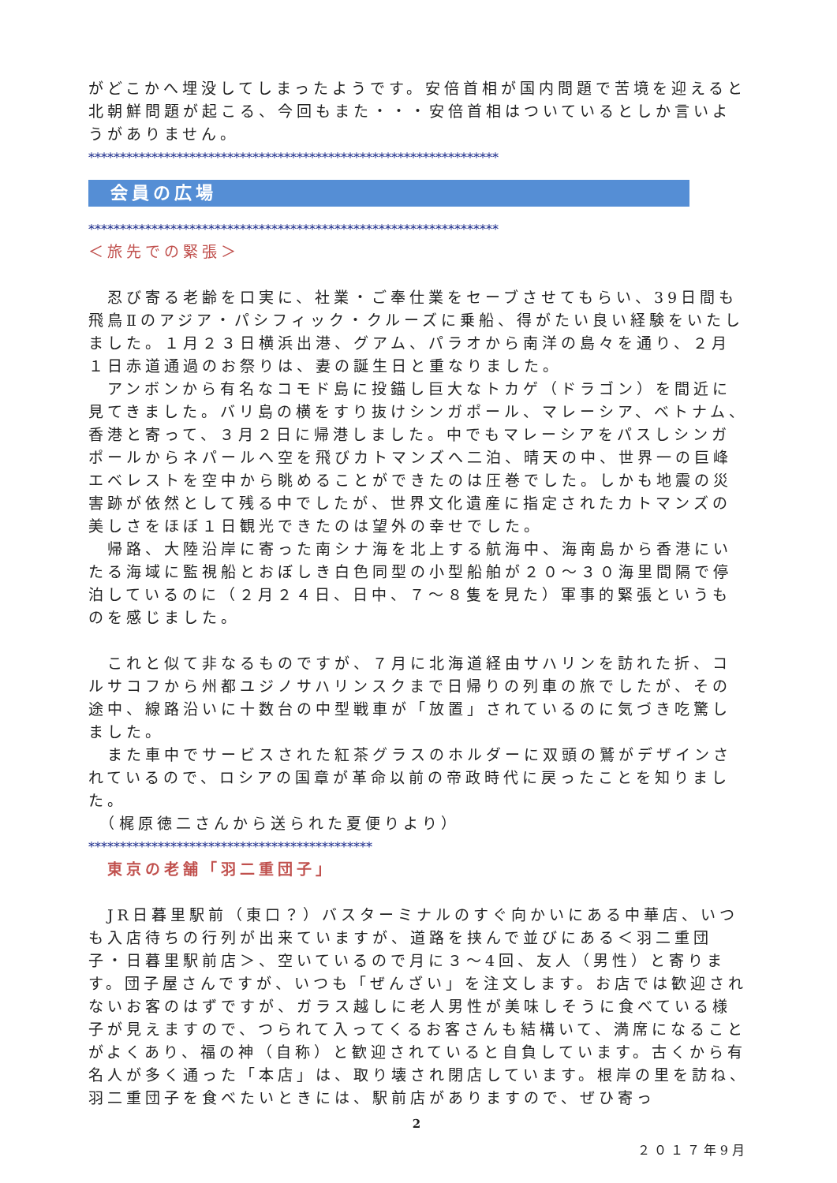がどこかへ埋没してしまったようです。安倍首相が国内問題で苦境を迎えると北朝鮮問題が起こる、今回もまた・・・安倍首相はついているとしか言いようがありません。
*****************************************************************
会員の広場
*****************************************************************
＜旅先での緊張＞
　忍び寄る老齢を口実に、社業・ご奉仕業をセーブさせてもらい、39日間も飛鳥Ⅱのアジア・パシフィック・クルーズに乗船、得がたい良い経験をいたしました。１月２３日横浜出港、グアム、パラオから南洋の島々を通り、２月１日赤道通過のお祭りは、妻の誕生日と重なりました。
　アンボンから有名なコモド島に投錨し巨大なトカゲ（ドラゴン）を間近に見てきました。バリ島の横をすり抜けシンガポール、マレーシア、ベトナム、香港と寄って、３月２日に帰港しました。中でもマレーシアをパスしシンガポールからネパールへ空を飛びカトマンズへ二泊、晴天の中、世界一の巨峰エベレストを空中から眺めることができたのは圧巻でした。しかも地震の災害跡が依然として残る中でしたが、世界文化遺産に指定されたカトマンズの美しさをほぼ１日観光できたのは望外の幸せでした。
　帰路、大陸沿岸に寄った南シナ海を北上する航海中、海南島から香港にいたる海域に監視船とおぼしき白色同型の小型船舶が２０～３０海里間隔で停泊しているのに（２月２４日、日中、７～８隻を見た）軍事的緊張というものを感じました。
　これと似て非なるものですが、７月に北海道経由サハリンを訪れた折、コルサコフから州都ユジノサハリンスクまで日帰りの列車の旅でしたが、その途中、線路沿いに十数台の中型戦車が「放置」されているのに気づき吃驚しました。
　また車中でサービスされた紅茶グラスのホルダーに双頭の鷲がデザインされているので、ロシアの国章が革命以前の帝政時代に戻ったことを知りました。
　（梶原徳二さんから送られた夏便りより）
*********************************************
　東京の老舗「羽二重団子」
　JR日暮里駅前（東口？）バスターミナルのすぐ向かいにある中華店、いつも入店待ちの行列が出来ていますが、道路を挟んで並びにある＜羽二重団子・日暮里駅前店＞、空いているので月に３～4回、友人（男性）と寄ります。団子屋さんですが、いつも「ぜんざい」を注文します。お店では歓迎されないお客のはずですが、ガラス越しに老人男性が美味しそうに食べている様子が見えますので、つられて入ってくるお客さんも結構いて、満席になることがよくあり、福の神（自称）と歓迎されていると自負しています。古くから有名人が多く通った「本店」は、取り壊され閉店しています。根岸の里を訪ね、羽二重団子を食べたいときには、駅前店がありますので、ぜひ寄っ
2
２０１７年9月